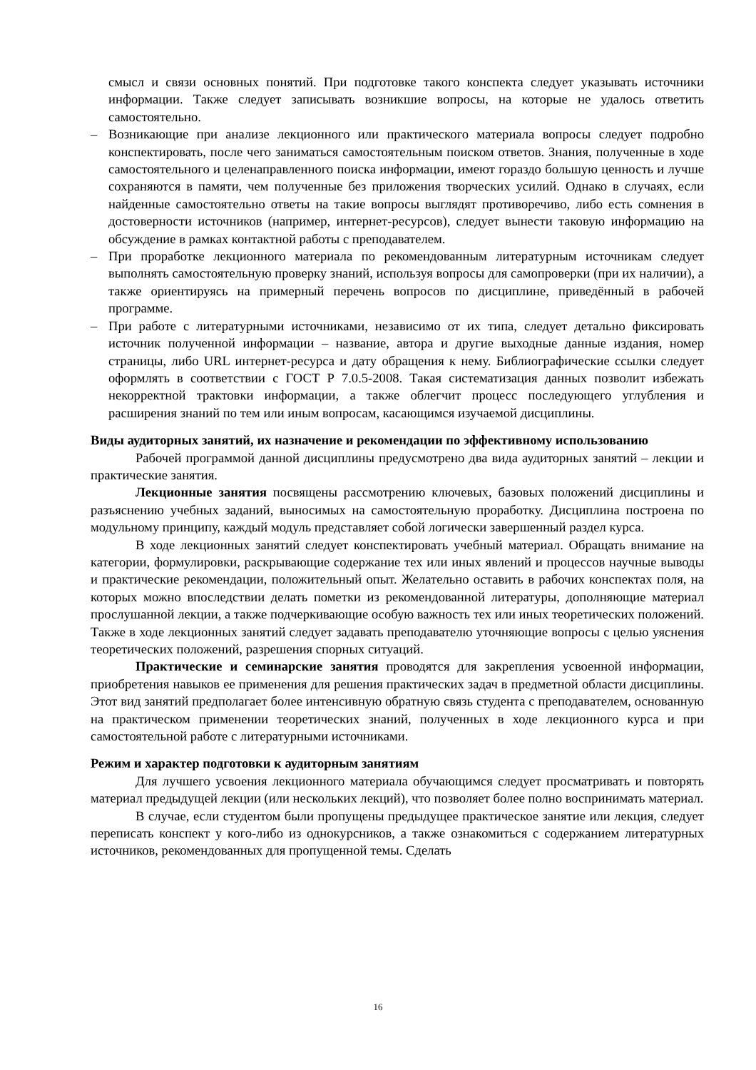смысл и связи основных понятий. При подготовке такого конспекта следует указывать источники информации. Также следует записывать возникшие вопросы, на которые не удалось ответить самостоятельно.
– Возникающие при анализе лекционного или практического материала вопросы следует подробно конспектировать, после чего заниматься самостоятельным поиском ответов. Знания, полученные в ходе самостоятельного и целенаправленного поиска информации, имеют гораздо большую ценность и лучше сохраняются в памяти, чем полученные без приложения творческих усилий. Однако в случаях, если найденные самостоятельно ответы на такие вопросы выглядят противоречиво, либо есть сомнения в достоверности источников (например, интернет-ресурсов), следует вынести таковую информацию на обсуждение в рамках контактной работы с преподавателем.
– При проработке лекционного материала по рекомендованным литературным источникам следует выполнять самостоятельную проверку знаний, используя вопросы для самопроверки (при их наличии), а также ориентируясь на примерный перечень вопросов по дисциплине, приведённый в рабочей программе.
– При работе с литературными источниками, независимо от их типа, следует детально фиксировать источник полученной информации – название, автора и другие выходные данные издания, номер страницы, либо URL интернет-ресурса и дату обращения к нему. Библиографические ссылки следует оформлять в соответствии с ГОСТ Р 7.0.5-2008. Такая систематизация данных позволит избежать некорректной трактовки информации, а также облегчит процесс последующего углубления и расширения знаний по тем или иным вопросам, касающимся изучаемой дисциплины.
Виды аудиторных занятий, их назначение и рекомендации по эффективному использованию
Рабочей программой данной дисциплины предусмотрено два вида аудиторных занятий – лекции и практические занятия.
Лекционные занятия посвящены рассмотрению ключевых, базовых положений дисциплины и разъяснению учебных заданий, выносимых на самостоятельную проработку. Дисциплина построена по модульному принципу, каждый модуль представляет собой логически завершенный раздел курса.
В ходе лекционных занятий следует конспектировать учебный материал. Обращать внимание на категории, формулировки, раскрывающие содержание тех или иных явлений и процессов научные выводы и практические рекомендации, положительный опыт. Желательно оставить в рабочих конспектах поля, на которых можно впоследствии делать пометки из рекомендованной литературы, дополняющие материал прослушанной лекции, а также подчеркивающие особую важность тех или иных теоретических положений. Также в ходе лекционных занятий следует задавать преподавателю уточняющие вопросы с целью уяснения теоретических положений, разрешения спорных ситуаций.
Практические и семинарские занятия проводятся для закрепления усвоенной информации, приобретения навыков ее применения для решения практических задач в предметной области дисциплины. Этот вид занятий предполагает более интенсивную обратную связь студента с преподавателем, основанную на практическом применении теоретических знаний, полученных в ходе лекционного курса и при самостоятельной работе с литературными источниками.
Режим и характер подготовки к аудиторным занятиям
Для лучшего усвоения лекционного материала обучающимся следует просматривать и повторять материал предыдущей лекции (или нескольких лекций), что позволяет более полно воспринимать материал.
В случае, если студентом были пропущены предыдущее практическое занятие или лекция, следует переписать конспект у кого-либо из однокурсников, а также ознакомиться с содержанием литературных источников, рекомендованных для пропущенной темы. Сделать
16